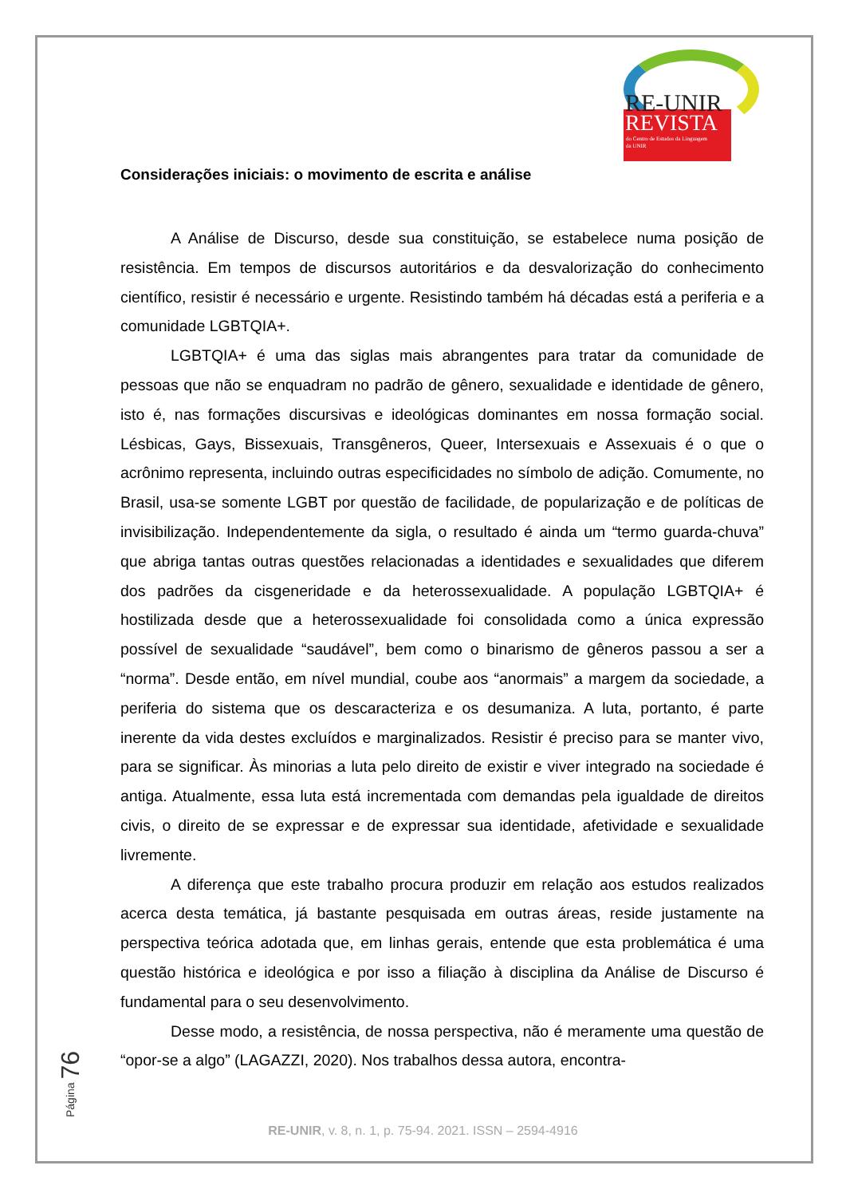RE-UNIR
REVISTA
do Centro de Estudos da Linguagem
da UNIR
Considerações iniciais: o movimento de escrita e análise
A Análise de Discurso, desde sua constituição, se estabelece numa posição de resistência. Em tempos de discursos autoritários e da desvalorização do conhecimento científico, resistir é necessário e urgente. Resistindo também há décadas está a periferia e a comunidade LGBTQIA+.
LGBTQIA+ é uma das siglas mais abrangentes para tratar da comunidade de pessoas que não se enquadram no padrão de gênero, sexualidade e identidade de gênero, isto é, nas formações discursivas e ideológicas dominantes em nossa formação social. Lésbicas, Gays, Bissexuais, Transgêneros, Queer, Intersexuais e Assexuais é o que o acrônimo representa, incluindo outras especificidades no símbolo de adição. Comumente, no Brasil, usa-se somente LGBT por questão de facilidade, de popularização e de políticas de invisibilização. Independentemente da sigla, o resultado é ainda um “termo guarda-chuva” que abriga tantas outras questões relacionadas a identidades e sexualidades que diferem dos padrões da cisgeneridade e da heterossexualidade. A população LGBTQIA+ é hostilizada desde que a heterossexualidade foi consolidada como a única expressão possível de sexualidade “saudável”, bem como o binarismo de gêneros passou a ser a “norma”. Desde então, em nível mundial, coube aos “anormais” a margem da sociedade, a periferia do sistema que os descaracteriza e os desumaniza. A luta, portanto, é parte inerente da vida destes excluídos e marginalizados. Resistir é preciso para se manter vivo, para se significar. Às minorias a luta pelo direito de existir e viver integrado na sociedade é antiga. Atualmente, essa luta está incrementada com demandas pela igualdade de direitos civis, o direito de se expressar e de expressar sua identidade, afetividade e sexualidade livremente.
A diferença que este trabalho procura produzir em relação aos estudos realizados acerca desta temática, já bastante pesquisada em outras áreas, reside justamente na perspectiva teórica adotada que, em linhas gerais, entende que esta problemática é uma questão histórica e ideológica e por isso a filiação à disciplina da Análise de Discurso é fundamental para o seu desenvolvimento.
Desse modo, a resistência, de nossa perspectiva, não é meramente uma questão de “opor-se a algo” (LAGAZZI, 2020). Nos trabalhos dessa autora, encontra-
Página 76
RE-UNIR, v. 8, n. 1, p. 75-94. 2021. ISSN – 2594-4916